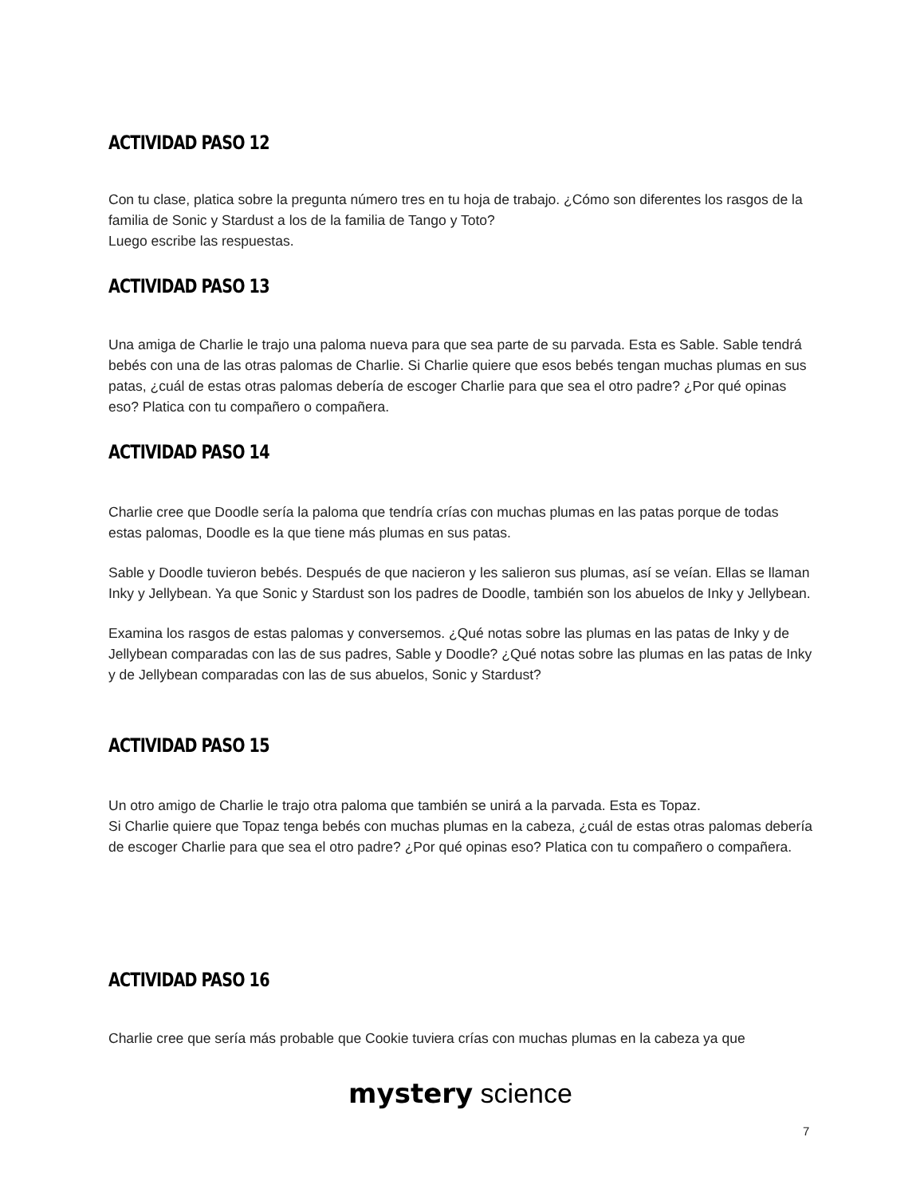ACTIVIDAD PASO 12
Con tu clase, platica sobre la pregunta número tres en tu hoja de trabajo. ¿Cómo son diferentes los rasgos de la familia de Sonic y Stardust a los de la familia de Tango y Toto?
Luego escribe las respuestas.
ACTIVIDAD PASO 13
Una amiga de Charlie le trajo una paloma nueva para que sea parte de su parvada. Esta es Sable. Sable tendrá bebés con una de las otras palomas de Charlie. Si Charlie quiere que esos bebés tengan muchas plumas en sus patas, ¿cuál de estas otras palomas debería de escoger Charlie para que sea el otro padre? ¿Por qué opinas eso? Platica con tu compañero o compañera.
ACTIVIDAD PASO 14
Charlie cree que Doodle sería la paloma que tendría crías con muchas plumas en las patas porque de todas estas palomas, Doodle es la que tiene más plumas en sus patas.
Sable y Doodle tuvieron bebés. Después de que nacieron y les salieron sus plumas, así se veían. Ellas se llaman Inky y Jellybean. Ya que Sonic y Stardust son los padres de Doodle, también son los abuelos de Inky y Jellybean.
Examina los rasgos de estas palomas y conversemos. ¿Qué notas sobre las plumas en las patas de Inky y de Jellybean comparadas con las de sus padres, Sable y Doodle? ¿Qué notas sobre las plumas en las patas de Inky y de Jellybean comparadas con las de sus abuelos, Sonic y Stardust?
ACTIVIDAD PASO 15
Un otro amigo de Charlie le trajo otra paloma que también se unirá a la parvada. Esta es Topaz.
Si Charlie quiere que Topaz tenga bebés con muchas plumas en la cabeza, ¿cuál de estas otras palomas debería de escoger Charlie para que sea el otro padre? ¿Por qué opinas eso? Platica con tu compañero o compañera.
ACTIVIDAD PASO 16
Charlie cree que sería más probable que Cookie tuviera crías con muchas plumas en la cabeza ya que
mystery science
7